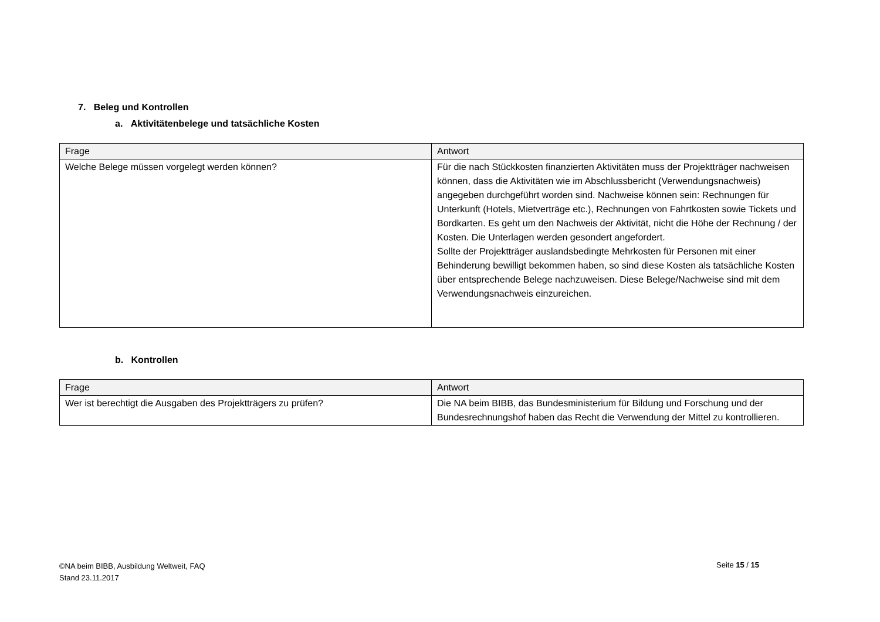7. Beleg und Kontrollen
a. Aktivitätenbelege und tatsächliche Kosten
| Frage | Antwort |
| --- | --- |
| Welche Belege müssen vorgelegt werden können? | Für die nach Stückkosten finanzierten Aktivitäten muss der Projektträger nachweisen können, dass die Aktivitäten wie im Abschlussbericht (Verwendungsnachweis) angegeben durchgeführt worden sind. Nachweise können sein: Rechnungen für Unterkunft (Hotels, Mietverträge etc.), Rechnungen von Fahrtkosten sowie Tickets und Bordkarten. Es geht um den Nachweis der Aktivität, nicht die Höhe der Rechnung / der Kosten. Die Unterlagen werden gesondert angefordert. Sollte der Projektträger auslandsbedingte Mehrkosten für Personen mit einer Behinderung bewilligt bekommen haben, so sind diese Kosten als tatsächliche Kosten über entsprechende Belege nachzuweisen. Diese Belege/Nachweise sind mit dem Verwendungsnachweis einzureichen. |
b. Kontrollen
| Frage | Antwort |
| --- | --- |
| Wer ist berechtigt die Ausgaben des Projektträgers zu prüfen? | Die NA beim BIBB, das Bundesministerium für Bildung und Forschung und der Bundesrechnungshof haben das Recht die Verwendung der Mittel zu kontrollieren. |
©NA beim BIBB, Ausbildung Weltweit, FAQ
Stand 23.11.2017
Seite 15 / 15